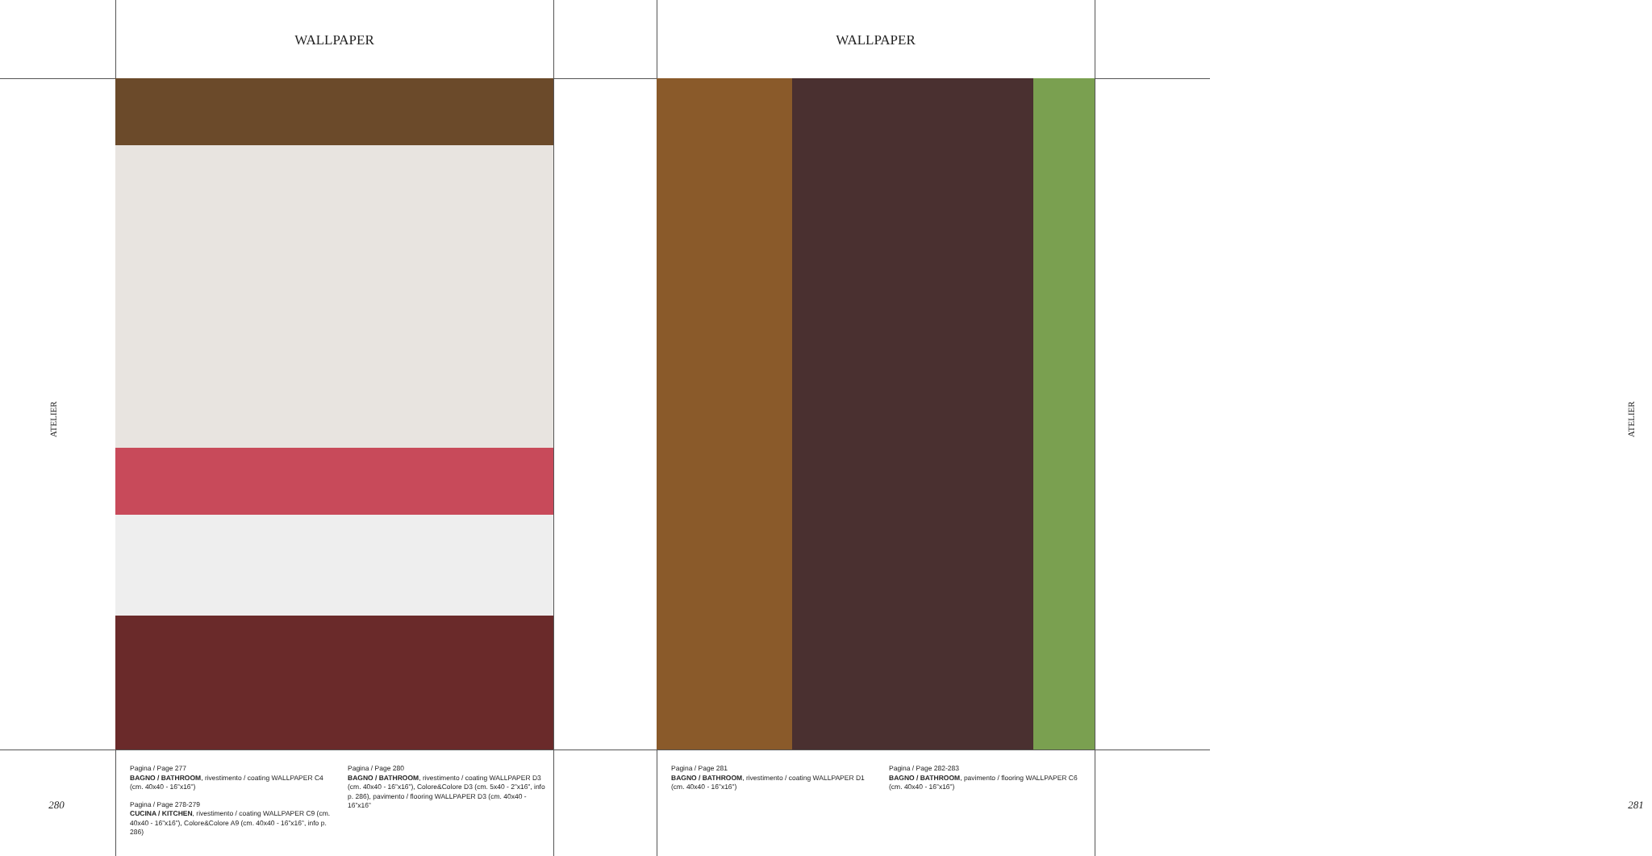WALLPAPER
ATELIER
Pagina / Page 277
BAGNO / BATHROOM, rivestimento / coating WALLPAPER C4 (cm. 40x40 - 16”x16”)
Pagina / Page 278-279
CUCINA / KITCHEN, rivestimento / coating WALLPAPER C9 (cm. 40x40 - 16”x16”), Colore&Colore A9 (cm. 40x40 - 16”x16”, info p. 286)
Pagina / Page 280
BAGNO / BATHROOM, rivestimento / coating WALLPAPER D3 (cm. 40x40 - 16”x16”), Colore&Colore D3 (cm. 5x40 - 2”x16”, info p. 286), pavimento / flooring WALLPAPER D3 (cm. 40x40 - 16”x16”
280
WALLPAPER
Pagina / Page 281
BAGNO / BATHROOM, rivestimento / coating WALLPAPER D1 (cm. 40x40 - 16”x16”)
Pagina / Page 282-283
BAGNO / BATHROOM, pavimento / flooring WALLPAPER C6 (cm. 40x40 - 16”x16”)
ATELIER
281